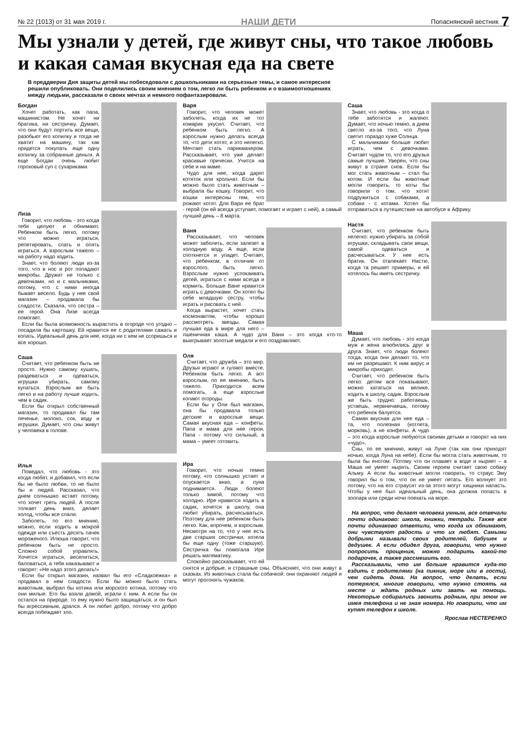№ 22 (1013) от 31 мая 2019 г. НАШИ ДЕТИ Попаснянский вестник 7
Мы узнали у детей, где живут сны, что такое любовь и какая самая вкусная еда на свете
В преддверии Дня защиты детей мы побеседовали с дошкольниками на серьезные темы, и самое интересное решили опубликовать. Они поделились своим мнением о том, легко ли быть ребенком и о взаимоотношениях между людьми, рассказали о своих мечтах и немного пофантазировали.
Богдан
Хочет работать, как папа, машинистом. Не хочет ни братика, ни сестричку. Думает, что они будут портить все вещи, разобьют его копилку и тогда не хватит на машину, так как придется покупать еще одну копилку за собранные деньги. А еще Богдан очень любит гороховый суп с сухариками.
Лиза
Говорит, что любовь - это когда тебя целуют и обнимают. Ребенком быть легко, потому что можно играться, репетировать, спать и опять играться. А взрослым тяжело – на работу надо ходить.
Знает, что болеют люди из-за того, что в нос и рот попадают микробы. Дружит не только с девочками, но и с мальчиками, потому, что с ними иногда бывает весело. Будь у нее свой магазин – продавала бы сладости. Сказала, что сестра – ее герой. Она Лизе всегда помогает.
Если бы была возможность вырастить в огороде что угодно – посадила бы картошку. Ей нравится ее с родителями сажать и копать. Идеальный день для нее, когда ни с кем не ссоришься и все хорошо.
Саша
Считает, что ребенком быть не просто. Нужно самому кушать, раздеваться и одеваться, игрушки убирать, самому купаться. Взрослым же быть легко и на работу лучше ходить, чем в садик.
Если бы открыл собственный магазин, то продавал бы там печенье, молоко, сок, воду и игрушки. Думает, что сны живут у человека в голове.
Илья
Поведал, что любовь - это когда любят, и добавил, что если бы не было любви, то не было бы и людей. Рассказал, что днем солнышко встает потому, что хочет греть людей. А после толкает день вниз, делает холод, чтобы все спали.
Заболеть, по его мнению, можно, если ходить в мокрой одежде или съесть десять пачек мороженого. Илюша говорит, что ребенком быть не просто. Сложно собой управлять. Хочется играться, веселиться, баловаться, а тебя наказывают и говорят: «Не надо этого делать!»
Если бы открыл магазин, назвал бы его «Сладкоежка» и продавал в нем сладости. Если бы можно было стать животным, выбрал бы котика или морского котика, потому что они милые. Его бы взяли домой, играли с ним. А если бы он остался на природе, то ему нужно было защищаться, и он был бы агрессивным, дрался. А он любит добро, потому что добро всегда побеждает зло.
Варя
Говорит, что человек может заболеть, когда их не тот комарик укусил. Считает, что ребенком быть легко. А взрослым нужно делать всегда то, что дети хотят, и это нелегко. Мечтает стать парикмахером. Рассказывает, что уже делает красивые прически. Учится на себе и на маме.
Чудо для нее, когда дарят котяток или крольчат. Если бы можно было стать животным – выбрала бы кошку. Говорит, что кошки интересны тем, что рожают котят. Для Вари ее брат - герой (он ей всегда уступает, помогает и играет с ней), а самый лучший день – 8 марта.
Ваня
Рассказывает, что человек может заболеть, если залезет в холодную воду. А еще, если споткнется и упадет. Считает, что ребенком, в отличие от взрослого, быть легко. Взрослым нужно успокаивать детей, играться с ними всегда и кормить. Больше Ване нравится играть с девочками. Он хотел бы себе младшую сестру, чтобы играть и рисовать с ней.
Когда вырастет, хочет стать космонавтом, чтобы хорошо рассмотреть звезды. Самая лучшая еда в мире для него – пшеничная каша. А чудо для Вани – это когда кто-то выигрывает золотые медали и его поздравляют.
Оля
Считает, что дружба – это мир. Друзья играют и гуляют вместе. Ребенком быть легко. А вот взрослым, по ее мнению, быть тяжело. Приходится всем помогать, а еще взрослые копают огороды.
Если бы у Оли был магазин, она бы продавала только детские и взрослые вещи. Самая вкусная еда – конфеты. Папа и мама для нее герои. Папа - потому что сильный, а мама – умеет готовить.
Ира
Говорит, что ночью темно потому, что солнышко устает и опускается вниз, а луна поднимается. Люди болеют только зимой, потому что холодно. Ире нравится ходить в садик, хочется в школу, она любит убирать, расчесываться. Поэтому для нее ребенком быть легко. Как, впрочем, и взрослым. Несмотря на то, что у нее есть две старших сестрички, хотела бы еще одну (тоже старшую). Сестричка бы помогала Ире решать математику.
Спокойно рассказывает, что ей снятся и добрые, и страшные сны. Объясняет, что они живут в сказках. Из животных стала бы собачкой: они охраняют людей и могут прогонять чужаков.
Саша
Знает, что любовь - это когда о тебе заботятся и жалеют. Думает, что ночью темно, а днем светло из-за того, что Луна светит гораздо хуже Солнца.
С мальчиками больше любит играть, чем с девочками. Считает чудом то, что его друзья самые лучшие. Уверен, что сны живут в стране снов. Если бы мог стать животным – стал бы котом. И если бы животные могли говорить, то коты бы говорили о том, что хотят подружиться с собаками, а собаки - с котами. Хотел бы отправиться в путешествие на автобусе в Африку.
Настя
Считает, что ребенком быть нелегко: нужно убирать за собой игрушки, складывать свои вещи, самой одеваться и расчесываться. У нее есть братик. Он отвлекает Настю, когда та решает примеры, и ей хотелось бы иметь сестричку.
Маша
Думает, что любовь - это когда муж и жена влюбились друг в друга. Знает, что люди болеют тогда, когда они делают то, что им не разрешают. К ним вирус и микробы приходят.
Считает, что ребенком быть легко: детям все показывают, можно кататься на велике, ходить в школу, садик. Взрослым же быть трудно: работаешь, устаешь, нервничаешь, потому что ребенок балуется.
Самая вкусная для нее еда – та, что полезная (котлета, морковь), а не конфеты. А чудо – это когда взрослые любуются своими детьми и говорят на них «чудо».
Сны, по ее мнению, живут на Луне (так как они приходят ночью, когда Луна на небе). Если бы могла стать животным, то была бы енотом. Потому что он плавает в воде и ныряет – а Маша не умеет нырять. Своим героем считает свою собаку Альму. А если бы животные могли говорить, то страус Эму говорил бы о том, что он не умеет летать. Его волнует это потому, что на его страусят из-за этого могут хищники напасть. Чтобы у нее был идеальный день, она должна попасть в зоопарк или среди ночи поехать на море.
На вопрос, что делает человека умным, все отвечали почти одинаково: школа, книжки, тетради. Также все почти одинаково ответили, что когда их обнимают, они чувствуют радость и что их любят. Самыми добрыми называли своих родителей, бабушек и дедушек. А если обидел друга, говорили, что нужно попросить прощения, можно подарить какой-то подарочек, а также рассмешить его.
Рассказывали, что им больше нравится куда-то ездить с родителями (на пикник, море или в гости), чем сидеть дома. На вопрос, что делать, если потерялся, многие говорили, что нужно стоять на месте и ждать родных или звать на помощь. Некоторые собирались звонить родным, при этом не имея телефона и не зная номера. Но говорили, что им купят телефон к школе.
Ярослав НЕСТЕРЕНКО